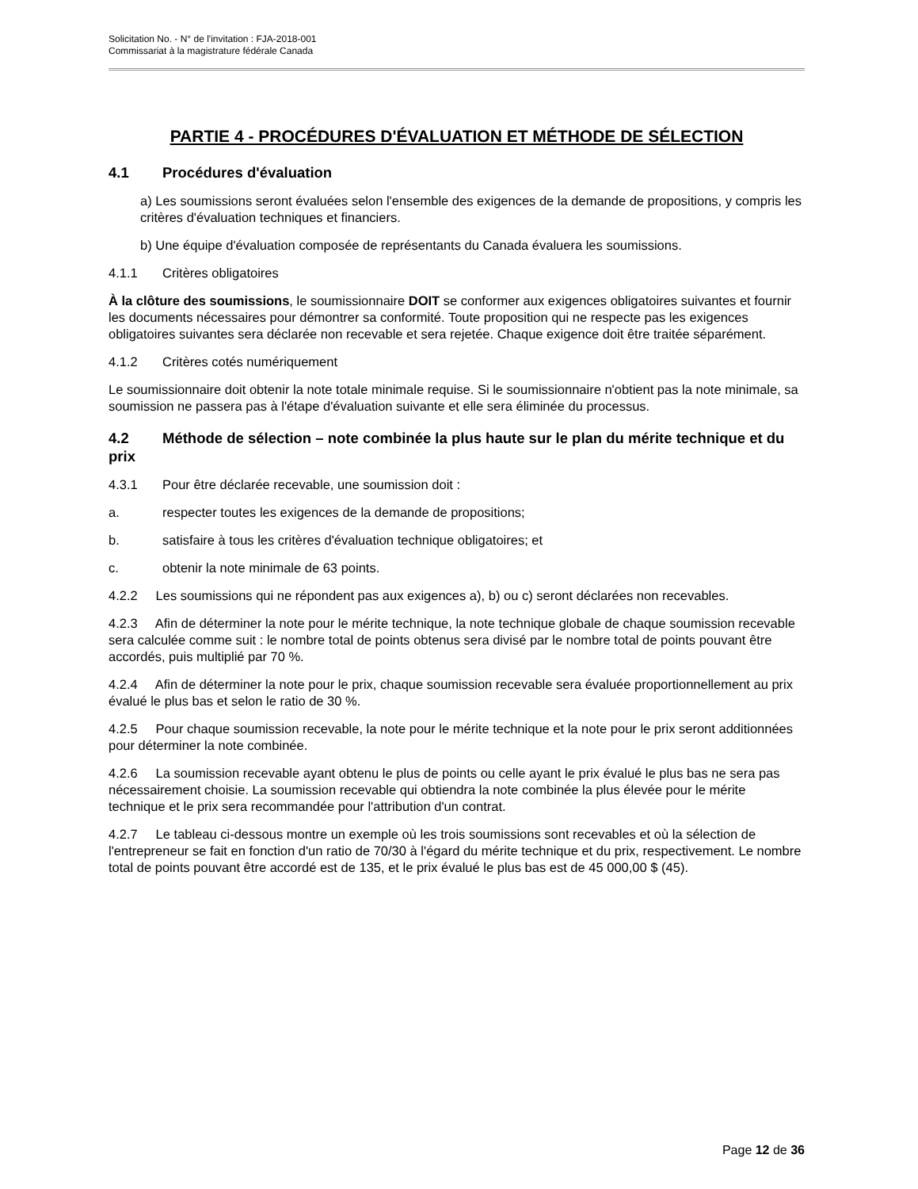Solicitation No. - N° de l'invitation : FJA-2018-001
Commissariat à la magistrature fédérale Canada
PARTIE 4 - PROCÉDURES D'ÉVALUATION ET MÉTHODE DE SÉLECTION
4.1 Procédures d'évaluation
a) Les soumissions seront évaluées selon l'ensemble des exigences de la demande de propositions, y compris les critères d'évaluation techniques et financiers.
b) Une équipe d'évaluation composée de représentants du Canada évaluera les soumissions.
4.1.1 Critères obligatoires
À la clôture des soumissions, le soumissionnaire DOIT se conformer aux exigences obligatoires suivantes et fournir les documents nécessaires pour démontrer sa conformité. Toute proposition qui ne respecte pas les exigences obligatoires suivantes sera déclarée non recevable et sera rejetée. Chaque exigence doit être traitée séparément.
4.1.2 Critères cotés numériquement
Le soumissionnaire doit obtenir la note totale minimale requise. Si le soumissionnaire n'obtient pas la note minimale, sa soumission ne passera pas à l'étape d'évaluation suivante et elle sera éliminée du processus.
4.2 Méthode de sélection – note combinée la plus haute sur le plan du mérite technique et du prix
4.3.1 Pour être déclarée recevable, une soumission doit :
a. respecter toutes les exigences de la demande de propositions;
b. satisfaire à tous les critères d'évaluation technique obligatoires; et
c. obtenir la note minimale de 63 points.
4.2.2 Les soumissions qui ne répondent pas aux exigences a), b) ou c) seront déclarées non recevables.
4.2.3 Afin de déterminer la note pour le mérite technique, la note technique globale de chaque soumission recevable sera calculée comme suit : le nombre total de points obtenus sera divisé par le nombre total de points pouvant être accordés, puis multiplié par 70 %.
4.2.4 Afin de déterminer la note pour le prix, chaque soumission recevable sera évaluée proportionnellement au prix évalué le plus bas et selon le ratio de 30 %.
4.2.5 Pour chaque soumission recevable, la note pour le mérite technique et la note pour le prix seront additionnées pour déterminer la note combinée.
4.2.6 La soumission recevable ayant obtenu le plus de points ou celle ayant le prix évalué le plus bas ne sera pas nécessairement choisie. La soumission recevable qui obtiendra la note combinée la plus élevée pour le mérite technique et le prix sera recommandée pour l'attribution d'un contrat.
4.2.7 Le tableau ci-dessous montre un exemple où les trois soumissions sont recevables et où la sélection de l'entrepreneur se fait en fonction d'un ratio de 70/30 à l'égard du mérite technique et du prix, respectivement. Le nombre total de points pouvant être accordé est de 135, et le prix évalué le plus bas est de 45 000,00 $ (45).
Page 12 de 36